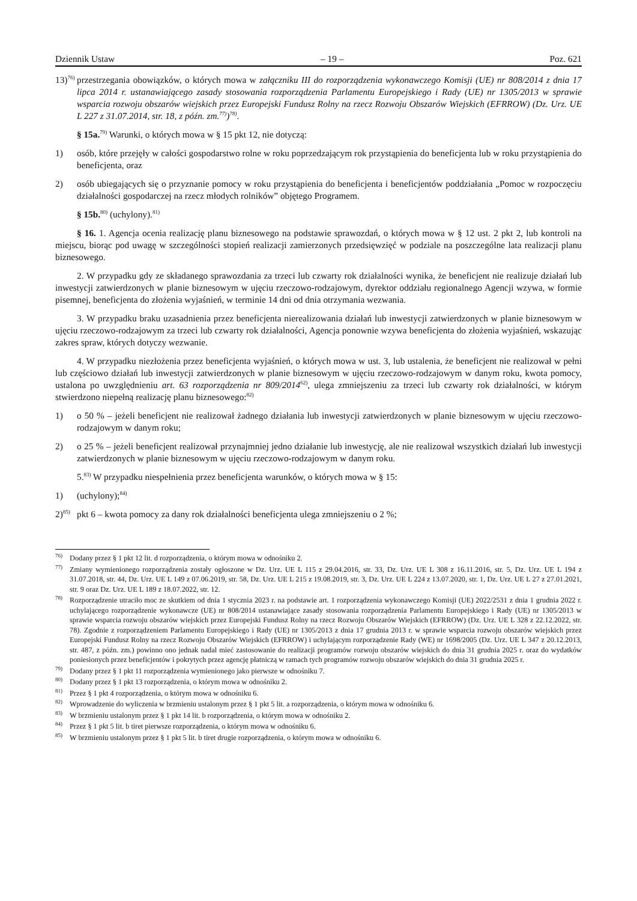Dziennik Ustaw – 19 – Poz. 621
13)<sup>76)</sup> przestrzegania obowiązków, o których mowa w załączniku III do rozporządzenia wykonawczego Komisji (UE) nr 808/2014 z dnia 17 lipca 2014 r. ustanawiającego zasady stosowania rozporządzenia Parlamentu Europejskiego i Rady (UE) nr 1305/2013 w sprawie wsparcia rozwoju obszarów wiejskich przez Europejski Fundusz Rolny na rzecz Rozwoju Obszarów Wiejskich (EFRROW) (Dz. Urz. UE L 227 z 31.07.2014, str. 18, z późn. zm.<sup>77)</sup>)<sup>78)</sup>.
§ 15a.<sup>79)</sup> Warunki, o których mowa w § 15 pkt 12, nie dotyczą:
1) osób, które przejęły w całości gospodarstwo rolne w roku poprzedzającym rok przystąpienia do beneficjenta lub w roku przystąpienia do beneficjenta, oraz
2) osób ubiegających się o przyznanie pomocy w roku przystąpienia do beneficjenta i beneficjentów poddziałania „Pomoc w rozpoczęciu działalności gospodarczej na rzecz młodych rolników” objętego Programem.
§ 15b.<sup>80)</sup> (uchylony).<sup>81)</sup>
§ 16. 1. Agencja ocenia realizację planu biznesowego na podstawie sprawozdań, o których mowa w § 12 ust. 2 pkt 2, lub kontroli na miejscu, biorąc pod uwagę w szczególności stopień realizacji zamierzonych przedsięwzięć w podziale na poszczególne lata realizacji planu biznesowego.
2. W przypadku gdy ze składanego sprawozdania za trzeci lub czwarty rok działalności wynika, że beneficjent nie realizuje działań lub inwestycji zatwierdzonych w planie biznesowym w ujęciu rzeczowo-rodzajowym, dyrektor oddziału regionalnego Agencji wzywa, w formie pisemnej, beneficjenta do złożenia wyjaśnień, w terminie 14 dni od dnia otrzymania wezwania.
3. W przypadku braku uzasadnienia przez beneficjenta nierealizowania działań lub inwestycji zatwierdzonych w planie biznesowym w ujęciu rzeczowo-rodzajowym za trzeci lub czwarty rok działalności, Agencja ponownie wzywa beneficjenta do złożenia wyjaśnień, wskazując zakres spraw, których dotyczy wezwanie.
4. W przypadku niezłożenia przez beneficjenta wyjaśnień, o których mowa w ust. 3, lub ustalenia, że beneficjent nie realizował w pełni lub częściowo działań lub inwestycji zatwierdzonych w planie biznesowym w ujęciu rzeczowo-rodzajowym w danym roku, kwota pomocy, ustalona po uwzględnieniu art. 63 rozporządzenia nr 809/2014<sup>62)</sup>, ulega zmniejszeniu za trzeci lub czwarty rok działalności, w którym stwierdzono niepełną realizację planu biznesowego:<sup>82)</sup>
1) o 50 % – jeżeli beneficjent nie realizował żadnego działania lub inwestycji zatwierdzonych w planie biznesowym w ujęciu rzeczowo-rodzajowym w danym roku;
2) o 25 % – jeżeli beneficjent realizował przynajmniej jedno działanie lub inwestycję, ale nie realizował wszystkich działań lub inwestycji zatwierdzonych w planie biznesowym w ujęciu rzeczowo-rodzajowym w danym roku.
5.<sup>83)</sup> W przypadku niespełnienia przez beneficjenta warunków, o których mowa w § 15:
1) (uchylony);<sup>84)</sup>
2)<sup>85)</sup> pkt 6 – kwota pomocy za dany rok działalności beneficjenta ulega zmniejszeniu o 2 %;
<sup>76)</sup> Dodany przez § 1 pkt 12 lit. d rozporządzenia, o którym mowa w odnośniku 2.
<sup>77)</sup> Zmiany wymienionego rozporządzenia zostały ogłoszone w Dz. Urz. UE L 115 z 29.04.2016, str. 33, Dz. Urz. UE L 308 z 16.11.2016, str. 5, Dz. Urz. UE L 194 z 31.07.2018, str. 44, Dz. Urz. UE L 149 z 07.06.2019, str. 58, Dz. Urz. UE L 215 z 19.08.2019, str. 3, Dz. Urz. UE L 224 z 13.07.2020, str. 1, Dz. Urz. UE L 27 z 27.01.2021, str. 9 oraz Dz. Urz. UE L 189 z 18.07.2022, str. 12.
<sup>78)</sup> Rozporządzenie utraciło moc ze skutkiem od dnia 1 stycznia 2023 r. na podstawie art. 1 rozporządzenia wykonawczego Komisji (UE) 2022/2531 z dnia 1 grudnia 2022 r. uchylającego rozporządzenie wykonawcze (UE) nr 808/2014 ustanawiające zasady stosowania rozporządzenia Parlamentu Europejskiego i Rady (UE) nr 1305/2013 w sprawie wsparcia rozwoju obszarów wiejskich przez Europejski Fundusz Rolny na rzecz Rozwoju Obszarów Wiejskich (EFRROW) (Dz. Urz. UE L 328 z 22.12.2022, str. 78). Zgodnie z rozporządzeniem Parlamentu Europejskiego i Rady (UE) nr 1305/2013 z dnia 17 grudnia 2013 r. w sprawie wsparcia rozwoju obszarów wiejskich przez Europejski Fundusz Rolny na rzecz Rozwoju Obszarów Wiejskich (EFRROW) i uchylającym rozporządzenie Rady (WE) nr 1698/2005 (Dz. Urz. UE L 347 z 20.12.2013, str. 487, z późn. zm.) powinno ono jednak nadal mieć zastosowanie do realizacji programów rozwoju obszarów wiejskich do dnia 31 grudnia 2025 r. oraz do wydatków poniesionych przez beneficjentów i pokrytych przez agencję płatniczą w ramach tych programów rozwoju obszarów wiejskich do dnia 31 grudnia 2025 r.
<sup>79)</sup> Dodany przez § 1 pkt 11 rozporządzenia wymienionego jako pierwsze w odnośniku 7.
<sup>80)</sup> Dodany przez § 1 pkt 13 rozporządzenia, o którym mowa w odnośniku 2.
<sup>81)</sup> Przez § 1 pkt 4 rozporządzenia, o którym mowa w odnośniku 6.
<sup>82)</sup> Wprowadzenie do wyliczenia w brzmieniu ustalonym przez § 1 pkt 5 lit. a rozporządzenia, o którym mowa w odnośniku 6.
<sup>83)</sup> W brzmieniu ustalonym przez § 1 pkt 14 lit. b rozporządzenia, o którym mowa w odnośniku 2.
<sup>84)</sup> Przez § 1 pkt 5 lit. b tiret pierwsze rozporządzenia, o którym mowa w odnośniku 6.
<sup>85)</sup> W brzmieniu ustalonym przez § 1 pkt 5 lit. b tiret drugie rozporządzenia, o którym mowa w odnośniku 6.